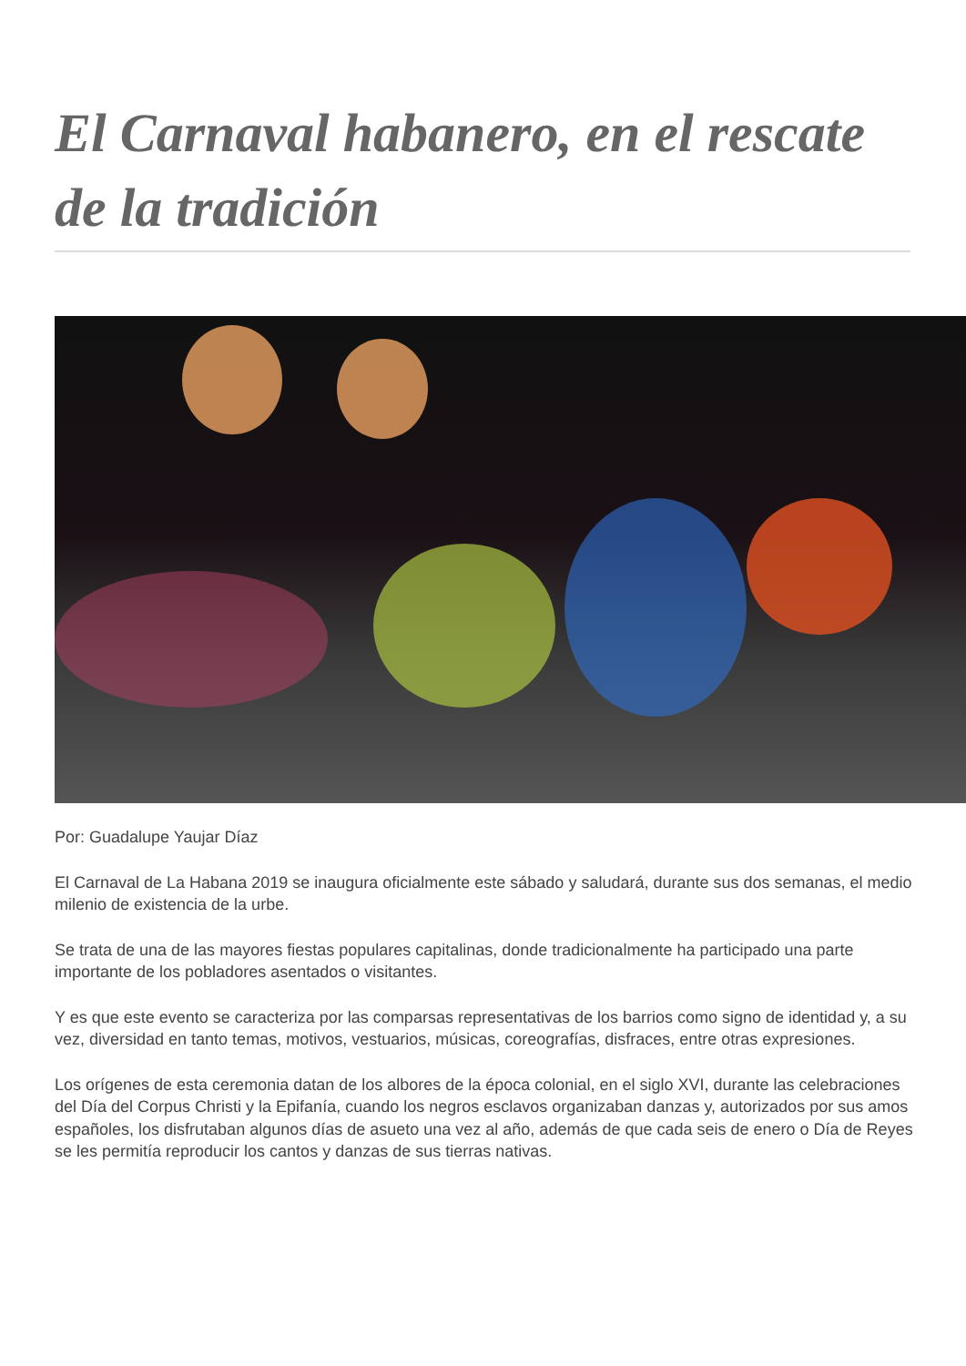El Carnaval habanero, en el rescate de la tradición
Por: Guadalupe Yaujar Díaz
El Carnaval de La Habana 2019 se inaugura oficialmente este sábado y saludará, durante sus dos semanas, el medio milenio de existencia de la urbe.
Se trata de una de las mayores fiestas populares capitalinas, donde tradicionalmente ha participado una parte importante de los pobladores asentados o visitantes.
Y es que este evento se caracteriza por las comparsas representativas de los barrios como signo de identidad y, a su vez, diversidad en tanto temas, motivos, vestuarios, músicas, coreografías, disfraces, entre otras expresiones.
Los orígenes de esta ceremonia datan de los albores de la época colonial, en el siglo XVI, durante las celebraciones del Día del Corpus Christi y la Epifanía, cuando los negros esclavos organizaban danzas y, autorizados por sus amos españoles, los disfrutaban algunos días de asueto una vez al año, además de que cada seis de enero o Día de Reyes se les permitía reproducir los cantos y danzas de sus tierras nativas.